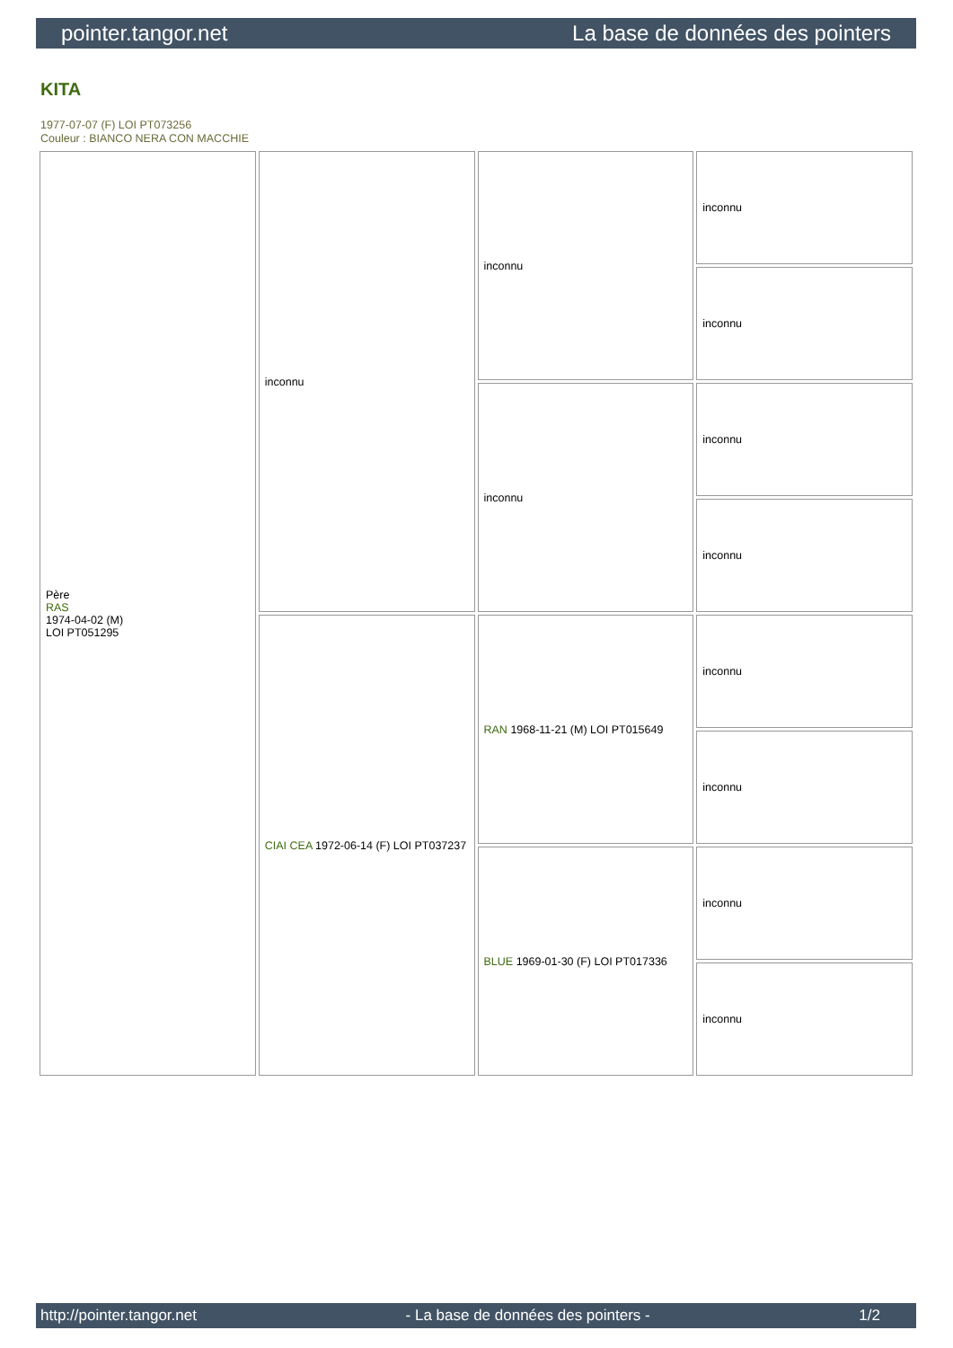pointer.tangor.net La base de données des pointers
KITA
1977-07-07 (F) LOI PT073256
Couleur : BIANCO NERA CON MACCHIE
| Père RAS 1974-04-02 (M) LOI PT051295 | inconnu | inconnu | inconnu |
| | | | inconnu |
| | | inconnu | inconnu |
| | | | inconnu |
| | CIAI CEA 1972-06-14 (F) LOI PT037237 | RAN 1968-11-21 (M) LOI PT015649 | inconnu |
| | | | inconnu |
| | | BLUE 1969-01-30 (F) LOI PT017336 | inconnu |
| | | | inconnu |
http://pointer.tangor.net - La base de données des pointers - 1/2